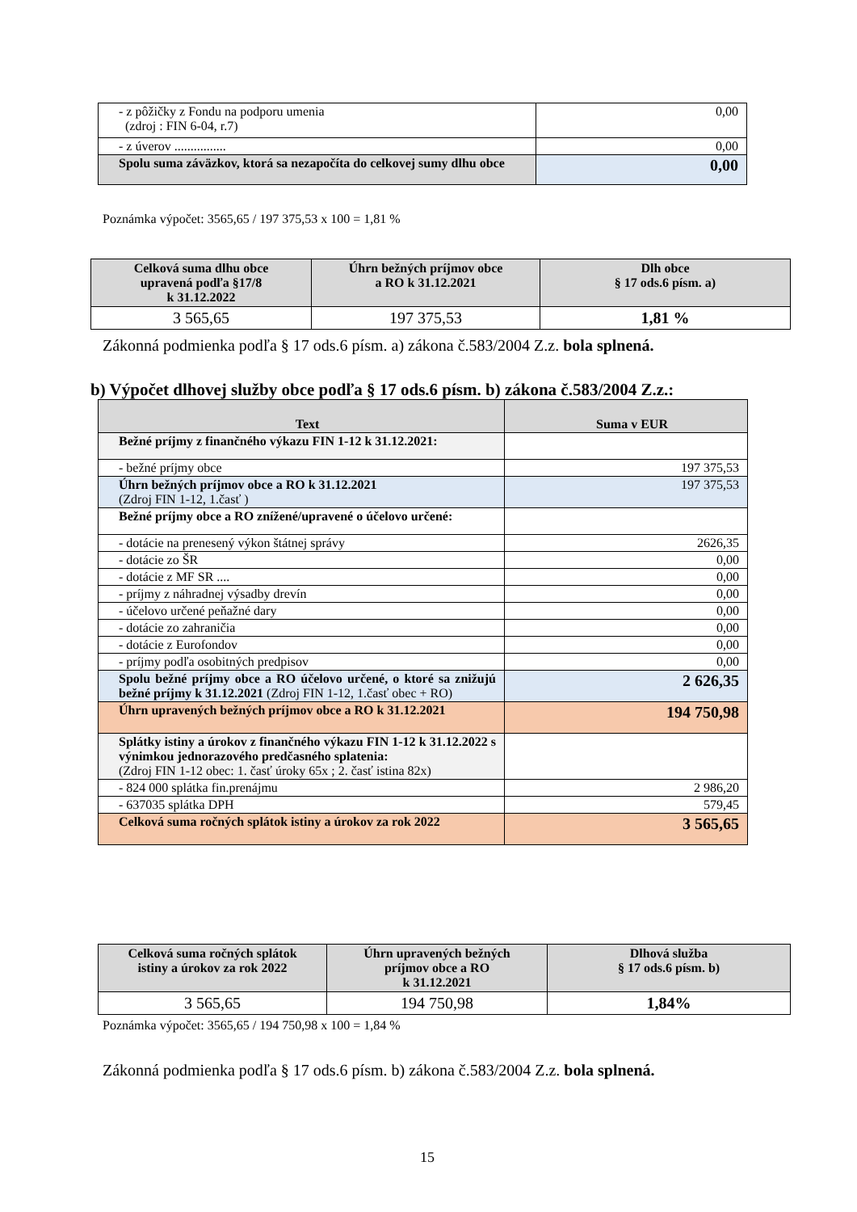| - z pôžičky z Fondu na podporu umenia (zdroj : FIN 6-04, r.7) | 0,00 |
| - z úverov ................ | 0,00 |
| Spolu suma záväzkov, ktorá sa nezapočíta do celkovej sumy dlhu obce | 0,00 |
Poznámka výpočet: 3565,65 / 197 375,53 x 100 = 1,81 %
| Celková suma dlhu obce upravená podľa §17/8 k 31.12.2022 | Úhrn bežných príjmov obce a RO k 31.12.2021 | Dlh obce § 17 ods.6 písm. a) |
| --- | --- | --- |
| 3 565,65 | 197 375,53 | 1,81 % |
Zákonná podmienka podľa § 17 ods.6 písm. a) zákona č.583/2004 Z.z. bola splnená.
b) Výpočet dlhovej služby obce podľa § 17 ods.6 písm. b) zákona č.583/2004 Z.z.:
| Text | Suma v EUR |
| --- | --- |
| Bežné príjmy z finančného výkazu FIN 1-12 k 31.12.2021: | |
| - bežné príjmy obce | 197 375,53 |
| Úhrn bežných príjmov obce a RO k 31.12.2021 (Zdroj FIN 1-12, 1.časť ) | 197 375,53 |
| Bežné príjmy obce a RO znížené/upravené o účelovo určené: | |
| - dotácie na prenesený výkon štátnej správy | 2626,35 |
| - dotácie zo ŠR | 0,00 |
| - dotácie z MF SR .... | 0,00 |
| - príjmy z náhradnej výsadby drevín | 0,00 |
| - účelovo určené peňažné dary | 0,00 |
| - dotácie zo zahraničia | 0,00 |
| - dotácie z Eurofondov | 0,00 |
| - príjmy podľa osobitných predpisov | 0,00 |
| Spolu bežné príjmy obce a RO účelovo určené, o ktoré sa znižujú bežné príjmy k 31.12.2021 (Zdroj FIN 1-12, 1.časť obec + RO) | 2 626,35 |
| Úhrn upravených bežných príjmov obce a RO k 31.12.2021 | 194 750,98 |
| Splátky istiny a úrokov z finančného výkazu FIN 1-12 k 31.12.2022 s výnimkou jednorazového predčasného splatenia: (Zdroj FIN 1-12 obec: 1. časť úroky 65x ; 2. časť istina 82x) | |
| - 824 000 splátka fin.prenájmu | 2 986,20 |
| - 637035 splátka DPH | 579,45 |
| Celková suma ročných splátok istiny a úrokov za rok 2022 | 3 565,65 |
| Celková suma ročných splátok istiny a úrokov za rok 2022 | Úhrn upravených bežných príjmov obce a RO k 31.12.2021 | Dlhová služba § 17 ods.6 písm. b) |
| --- | --- | --- |
| 3 565,65 | 194 750,98 | 1,84% |
Poznámka výpočet: 3565,65 / 194 750,98 x 100 = 1,84 %
Zákonná podmienka podľa § 17 ods.6 písm. b) zákona č.583/2004 Z.z. bola splnená.
15